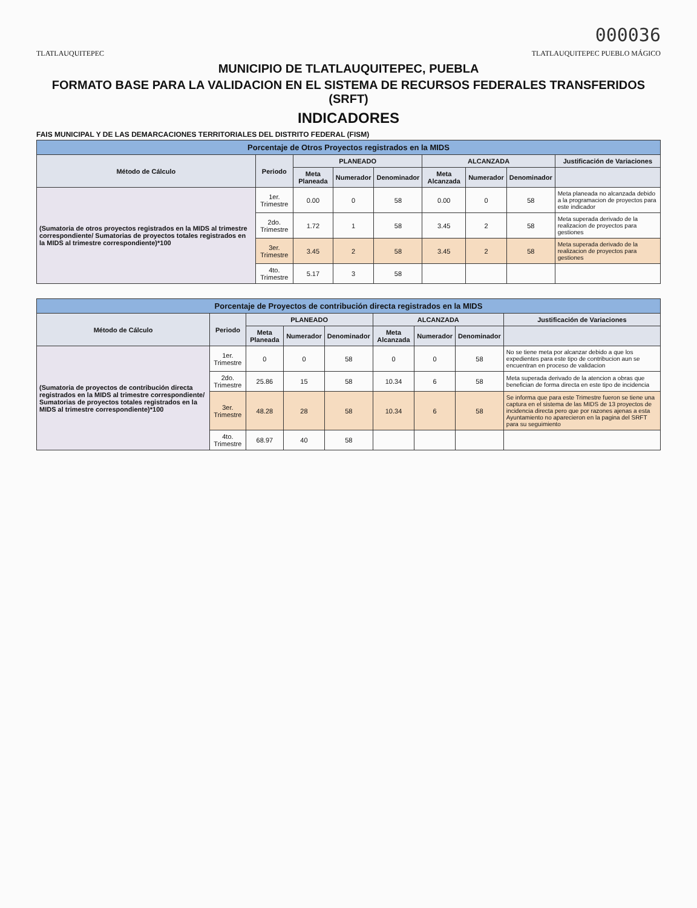000036
TLATLAUQUITEPEC TLATLAUQUITEPEC PUEBLO MÁGICO
MUNICIPIO DE TLATLAUQUITEPEC, PUEBLA
FORMATO BASE PARA LA VALIDACION EN EL SISTEMA DE RECURSOS FEDERALES TRANSFERIDOS (SRFT)
INDICADORES
FAIS MUNICIPAL Y DE LAS DEMARCACIONES TERRITORIALES DEL DISTRITO FEDERAL (FISM)
| Porcentaje de Otros Proyectos registrados en la MIDS | | | | | | | | |
| Método de Cálculo | Periodo | PLANEADO | | | ALCANZADA | | | Justificación de Variaciones |
| | | Meta Planeada | Numerador | Denominador | Meta Alcanzada | Numerador | Denominador | |
| (Sumatoria de otros proyectos registrados en la MIDS al trimestre correspondiente/ Sumatorias de proyectos totales registrados en la MIDS al trimestre correspondiente)*100 | 1er. Trimestre | 0.00 | 0 | 58 | 0.00 | 0 | 58 | Meta planeada no alcanzada debido a la programacion de proyectos para este indicador |
| | 2do. Trimestre | 1.72 | 1 | 58 | 3.45 | 2 | 58 | Meta superada derivado de la realizacion de proyectos para gestiones |
| | 3er. Trimestre | 3.45 | 2 | 58 | 3.45 | 2 | 58 | Meta superada derivado de la realizacion de proyectos para gestiones |
| | 4to. Trimestre | 5.17 | 3 | 58 | | | | |
| Porcentaje de Proyectos de contribución directa registrados en la MIDS | | | | | | | | |
| Método de Cálculo | Periodo | PLANEADO | | | ALCANZADA | | | Justificación de Variaciones |
| | | Meta Planeada | Numerador | Denominador | Meta Alcanzada | Numerador | Denominador | |
| (Sumatoria de proyectos de contribución directa registrados en la MIDS al trimestre correspondiente/ Sumatorias de proyectos totales registrados en la MIDS al trimestre correspondiente)*100 | 1er. Trimestre | 0 | 0 | 58 | 0 | 0 | 58 | No se tiene meta por alcanzar debido a que los expedientes para este tipo de contribucion aun se encuentran en proceso de validacion |
| | 2do. Trimestre | 25.86 | 15 | 58 | 10.34 | 6 | 58 | Meta superada derivado de la atencion a obras que benefician de forma directa en este tipo de incidencia |
| | 3er. Trimestre | 48.28 | 28 | 58 | 10.34 | 6 | 58 | Se informa que para este Trimestre fueron se tiene una captura en el sistema de las MIDS de 13 proyectos de incidencia directa pero que por razones ajenas a esta Ayuntamiento no aparecieron en la pagina del SRFT para su seguimiento |
| | 4to. Trimestre | 68.97 | 40 | 58 | | | | |